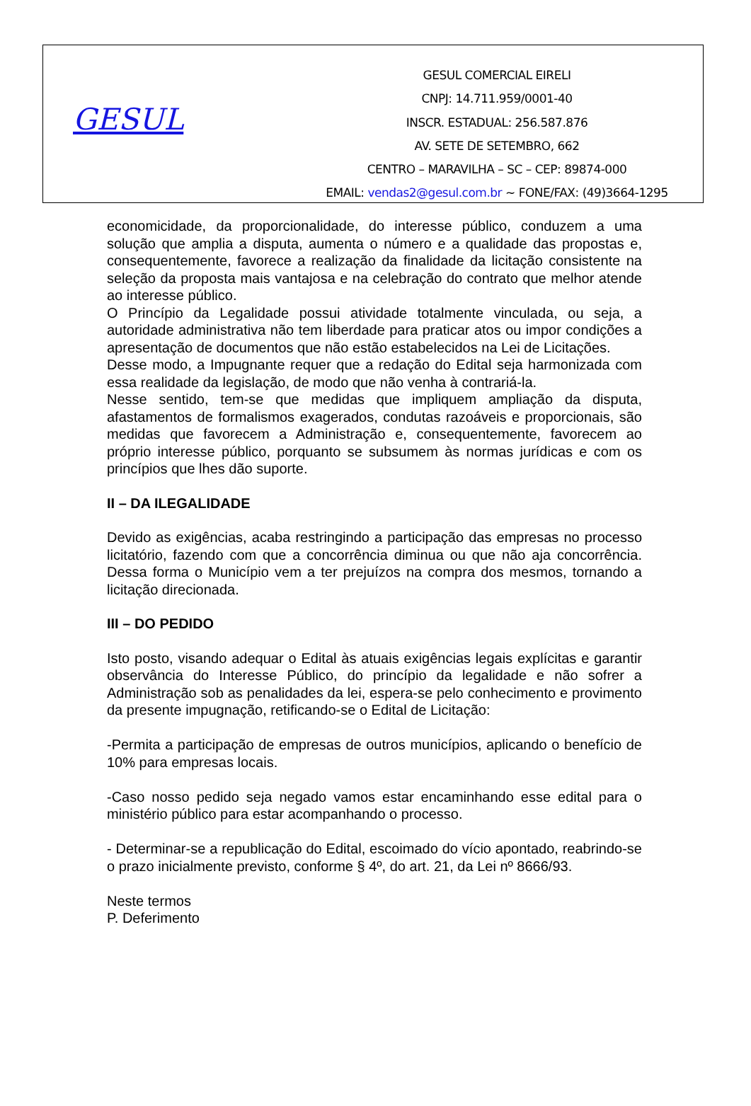GESUL
GESUL COMERCIAL EIRELI
CNPJ: 14.711.959/0001-40
INSCR. ESTADUAL: 256.587.876
AV. SETE DE SETEMBRO, 662
CENTRO – MARAVILHA – SC – CEP: 89874-000
EMAIL: vendas2@gesul.com.br ~ FONE/FAX: (49)3664-1295
economicidade, da proporcionalidade, do interesse público, conduzem a uma solução que amplia a disputa, aumenta o número e a qualidade das propostas e, consequentemente, favorece a realização da finalidade da licitação consistente na seleção da proposta mais vantajosa e na celebração do contrato que melhor atende ao interesse público.
O Princípio da Legalidade possui atividade totalmente vinculada, ou seja, a autoridade administrativa não tem liberdade para praticar atos ou impor condições a apresentação de documentos que não estão estabelecidos na Lei de Licitações.
Desse modo, a Impugnante requer que a redação do Edital seja harmonizada com essa realidade da legislação, de modo que não venha à contrariá-la.
Nesse sentido, tem-se que medidas que impliquem ampliação da disputa, afastamentos de formalismos exagerados, condutas razoáveis e proporcionais, são medidas que favorecem a Administração e, consequentemente, favorecem ao próprio interesse público, porquanto se subsumem às normas jurídicas e com os princípios que lhes dão suporte.
II – DA ILEGALIDADE
Devido as exigências, acaba restringindo a participação das empresas no processo licitatório, fazendo com que a concorrência diminua ou que não aja concorrência. Dessa forma o Município vem a ter prejuízos na compra dos mesmos, tornando a licitação direcionada.
III – DO PEDIDO
Isto posto, visando adequar o Edital às atuais exigências legais explícitas e garantir observância do Interesse Público, do princípio da legalidade e não sofrer a Administração sob as penalidades da lei, espera-se pelo conhecimento e provimento da presente impugnação, retificando-se o Edital de Licitação:
-Permita a participação de empresas de outros municípios, aplicando o benefício de 10% para empresas locais.
-Caso nosso pedido seja negado vamos estar encaminhando esse edital para o ministério público para estar acompanhando o processo.
- Determinar-se a republicação do Edital, escoimado do vício apontado, reabrindo-se o prazo inicialmente previsto, conforme § 4º, do art. 21, da Lei nº 8666/93.
Neste termos
P. Deferimento